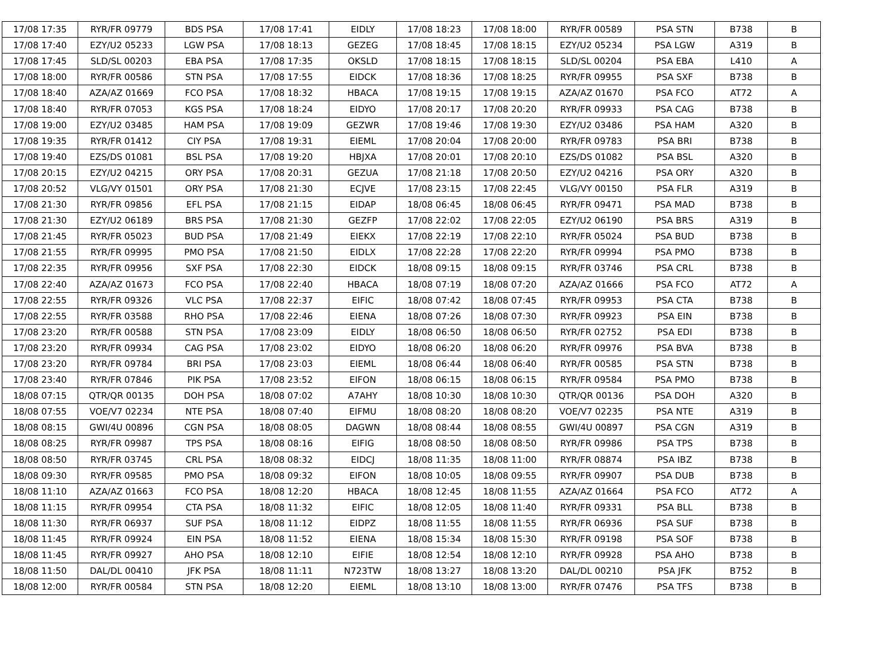| 17/08 17:35 | RYR/FR 09779 | BDS PSA | 17/08 17:41 | EIDLY | 17/08 18:23 | 17/08 18:00 | RYR/FR 00589 | PSA STN | B738 | B |
| 17/08 17:40 | EZY/U2 05233 | LGW PSA | 17/08 18:13 | GEZEG | 17/08 18:45 | 17/08 18:15 | EZY/U2 05234 | PSA LGW | A319 | B |
| 17/08 17:45 | SLD/SL 00203 | EBA PSA | 17/08 17:35 | OKSLD | 17/08 18:15 | 17/08 18:15 | SLD/SL 00204 | PSA EBA | L410 | A |
| 17/08 18:00 | RYR/FR 00586 | STN PSA | 17/08 17:55 | EIDCK | 17/08 18:36 | 17/08 18:25 | RYR/FR 09955 | PSA SXF | B738 | B |
| 17/08 18:40 | AZA/AZ 01669 | FCO PSA | 17/08 18:32 | HBACA | 17/08 19:15 | 17/08 19:15 | AZA/AZ 01670 | PSA FCO | AT72 | A |
| 17/08 18:40 | RYR/FR 07053 | KGS PSA | 17/08 18:24 | EIDYO | 17/08 20:17 | 17/08 20:20 | RYR/FR 09933 | PSA CAG | B738 | B |
| 17/08 19:00 | EZY/U2 03485 | HAM PSA | 17/08 19:09 | GEZWR | 17/08 19:46 | 17/08 19:30 | EZY/U2 03486 | PSA HAM | A320 | B |
| 17/08 19:35 | RYR/FR 01412 | CIY PSA | 17/08 19:31 | EIEML | 17/08 20:04 | 17/08 20:00 | RYR/FR 09783 | PSA BRI | B738 | B |
| 17/08 19:40 | EZS/DS 01081 | BSL PSA | 17/08 19:20 | HBJXA | 17/08 20:01 | 17/08 20:10 | EZS/DS 01082 | PSA BSL | A320 | B |
| 17/08 20:15 | EZY/U2 04215 | ORY PSA | 17/08 20:31 | GEZUA | 17/08 21:18 | 17/08 20:50 | EZY/U2 04216 | PSA ORY | A320 | B |
| 17/08 20:52 | VLG/VY 01501 | ORY PSA | 17/08 21:30 | ECJVE | 17/08 23:15 | 17/08 22:45 | VLG/VY 00150 | PSA FLR | A319 | B |
| 17/08 21:30 | RYR/FR 09856 | EFL PSA | 17/08 21:15 | EIDAP | 18/08 06:45 | 18/08 06:45 | RYR/FR 09471 | PSA MAD | B738 | B |
| 17/08 21:30 | EZY/U2 06189 | BRS PSA | 17/08 21:30 | GEZFP | 17/08 22:02 | 17/08 22:05 | EZY/U2 06190 | PSA BRS | A319 | B |
| 17/08 21:45 | RYR/FR 05023 | BUD PSA | 17/08 21:49 | EIEKX | 17/08 22:19 | 17/08 22:10 | RYR/FR 05024 | PSA BUD | B738 | B |
| 17/08 21:55 | RYR/FR 09995 | PMO PSA | 17/08 21:50 | EIDLX | 17/08 22:28 | 17/08 22:20 | RYR/FR 09994 | PSA PMO | B738 | B |
| 17/08 22:35 | RYR/FR 09956 | SXF PSA | 17/08 22:30 | EIDCK | 18/08 09:15 | 18/08 09:15 | RYR/FR 03746 | PSA CRL | B738 | B |
| 17/08 22:40 | AZA/AZ 01673 | FCO PSA | 17/08 22:40 | HBACA | 18/08 07:19 | 18/08 07:20 | AZA/AZ 01666 | PSA FCO | AT72 | A |
| 17/08 22:55 | RYR/FR 09326 | VLC PSA | 17/08 22:37 | EIFIC | 18/08 07:42 | 18/08 07:45 | RYR/FR 09953 | PSA CTA | B738 | B |
| 17/08 22:55 | RYR/FR 03588 | RHO PSA | 17/08 22:46 | EIENA | 18/08 07:26 | 18/08 07:30 | RYR/FR 09923 | PSA EIN | B738 | B |
| 17/08 23:20 | RYR/FR 00588 | STN PSA | 17/08 23:09 | EIDLY | 18/08 06:50 | 18/08 06:50 | RYR/FR 02752 | PSA EDI | B738 | B |
| 17/08 23:20 | RYR/FR 09934 | CAG PSA | 17/08 23:02 | EIDYO | 18/08 06:20 | 18/08 06:20 | RYR/FR 09976 | PSA BVA | B738 | B |
| 17/08 23:20 | RYR/FR 09784 | BRI PSA | 17/08 23:03 | EIEML | 18/08 06:44 | 18/08 06:40 | RYR/FR 00585 | PSA STN | B738 | B |
| 17/08 23:40 | RYR/FR 07846 | PIK PSA | 17/08 23:52 | EIFON | 18/08 06:15 | 18/08 06:15 | RYR/FR 09584 | PSA PMO | B738 | B |
| 18/08 07:15 | QTR/QR 00135 | DOH PSA | 18/08 07:02 | A7AHY | 18/08 10:30 | 18/08 10:30 | QTR/QR 00136 | PSA DOH | A320 | B |
| 18/08 07:55 | VOE/V7 02234 | NTE PSA | 18/08 07:40 | EIFMU | 18/08 08:20 | 18/08 08:20 | VOE/V7 02235 | PSA NTE | A319 | B |
| 18/08 08:15 | GWI/4U 00896 | CGN PSA | 18/08 08:05 | DAGWN | 18/08 08:44 | 18/08 08:55 | GWI/4U 00897 | PSA CGN | A319 | B |
| 18/08 08:25 | RYR/FR 09987 | TPS PSA | 18/08 08:16 | EIFIG | 18/08 08:50 | 18/08 08:50 | RYR/FR 09986 | PSA TPS | B738 | B |
| 18/08 08:50 | RYR/FR 03745 | CRL PSA | 18/08 08:32 | EIDCJ | 18/08 11:35 | 18/08 11:00 | RYR/FR 08874 | PSA IBZ | B738 | B |
| 18/08 09:30 | RYR/FR 09585 | PMO PSA | 18/08 09:32 | EIFON | 18/08 10:05 | 18/08 09:55 | RYR/FR 09907 | PSA DUB | B738 | B |
| 18/08 11:10 | AZA/AZ 01663 | FCO PSA | 18/08 12:20 | HBACA | 18/08 12:45 | 18/08 11:55 | AZA/AZ 01664 | PSA FCO | AT72 | A |
| 18/08 11:15 | RYR/FR 09954 | CTA PSA | 18/08 11:32 | EIFIC | 18/08 12:05 | 18/08 11:40 | RYR/FR 09331 | PSA BLL | B738 | B |
| 18/08 11:30 | RYR/FR 06937 | SUF PSA | 18/08 11:12 | EIDPZ | 18/08 11:55 | 18/08 11:55 | RYR/FR 06936 | PSA SUF | B738 | B |
| 18/08 11:45 | RYR/FR 09924 | EIN PSA | 18/08 11:52 | EIENA | 18/08 15:34 | 18/08 15:30 | RYR/FR 09198 | PSA SOF | B738 | B |
| 18/08 11:45 | RYR/FR 09927 | AHO PSA | 18/08 12:10 | EIFIE | 18/08 12:54 | 18/08 12:10 | RYR/FR 09928 | PSA AHO | B738 | B |
| 18/08 11:50 | DAL/DL 00410 | JFK PSA | 18/08 11:11 | N723TW | 18/08 13:27 | 18/08 13:20 | DAL/DL 00210 | PSA JFK | B752 | B |
| 18/08 12:00 | RYR/FR 00584 | STN PSA | 18/08 12:20 | EIEML | 18/08 13:10 | 18/08 13:00 | RYR/FR 07476 | PSA TFS | B738 | B |